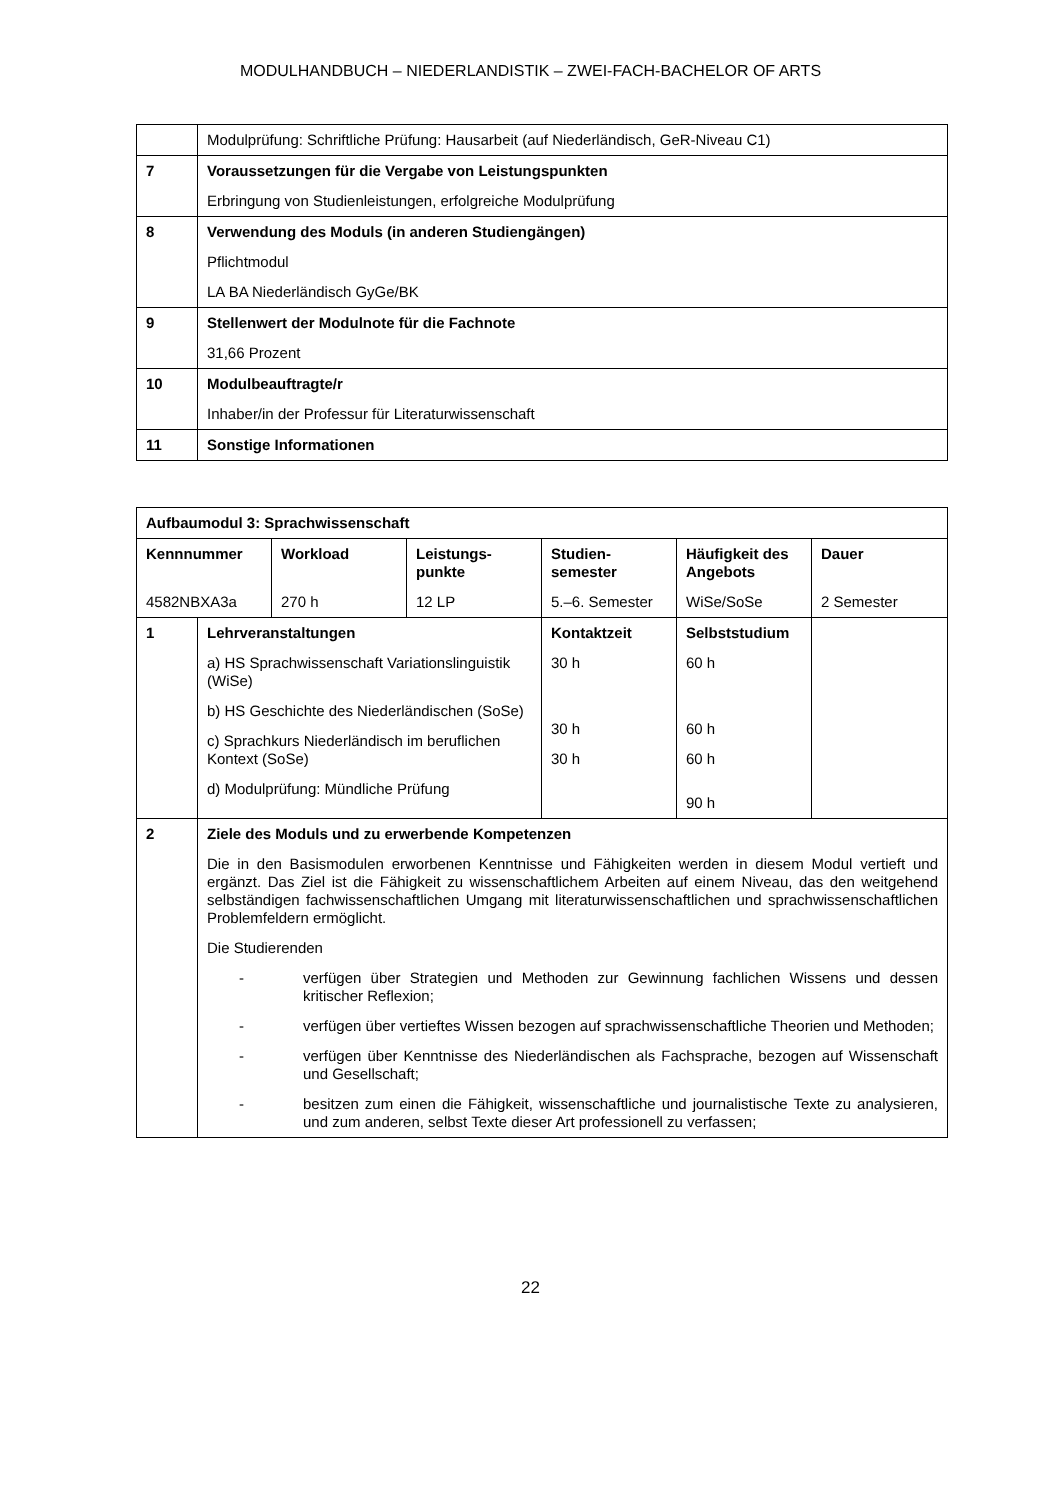MODULHANDBUCH – NIEDERLANDISTIK – ZWEI-FACH-BACHELOR OF ARTS
| | Modulprüfung: Schriftliche Prüfung: Hausarbeit (auf Niederländisch, GeR-Niveau C1) |
| 7 | Voraussetzungen für die Vergabe von Leistungspunkten Erbringung von Studienleistungen, erfolgreiche Modulprüfung |
| 8 | Verwendung des Moduls (in anderen Studiengängen) Pflichtmodul LA BA Niederländisch GyGe/BK |
| 9 | Stellenwert der Modulnote für die Fachnote 31,66 Prozent |
| 10 | Modulbeauftragte/r Inhaber/in der Professur für Literaturwissenschaft |
| 11 | Sonstige Informationen |
| Aufbaumodul 3: Sprachwissenschaft | | | | | | |
| Kennnummer | | Workload | Leistungs- punkte | Studien- semester | Häufigkeit des Angebots | Dauer |
| 4582NBXA3a | | 270 h | 12 LP | 5.–6. Semester | WiSe/SoSe | 2 Semester |
| 1 | Lehrveranstaltungen a) HS Sprachwissenschaft Variationslinguistik (WiSe) b) HS Geschichte des Niederländischen (SoSe) c) Sprachkurs Niederländisch im beruflichen Kontext (SoSe) d) Modulprüfung: Mündliche Prüfung | | | Kontaktzeit 30 h 30 h 30 h | Selbststudium 60 h 60 h 60 h 90 h | |
| 2 | Ziele des Moduls und zu erwerbende Kompetenzen Die in den Basismodulen erworbenen Kenntnisse und Fähigkeiten werden in diesem Modul vertieft und ergänzt. Das Ziel ist die Fähigkeit zu wissenschaftlichem Arbeiten auf einem Niveau, das den weitgehend selbständigen fachwissenschaftlichen Umgang mit literaturwissenschaftlichen und sprachwissenschaftlichen Problemfeldern ermöglicht. Die Studierenden - verfügen über Strategien und Methoden zur Gewinnung fachlichen Wissens und dessen kritischer Reflexion; - verfügen über vertieftes Wissen bezogen auf sprachwissenschaftliche Theorien und Methoden; - verfügen über Kenntnisse des Niederländischen als Fachsprache, bezogen auf Wissenschaft und Gesellschaft; - besitzen zum einen die Fähigkeit, wissenschaftliche und journalistische Texte zu analysieren, und zum anderen, selbst Texte dieser Art professionell zu verfassen; | | | | | |
22